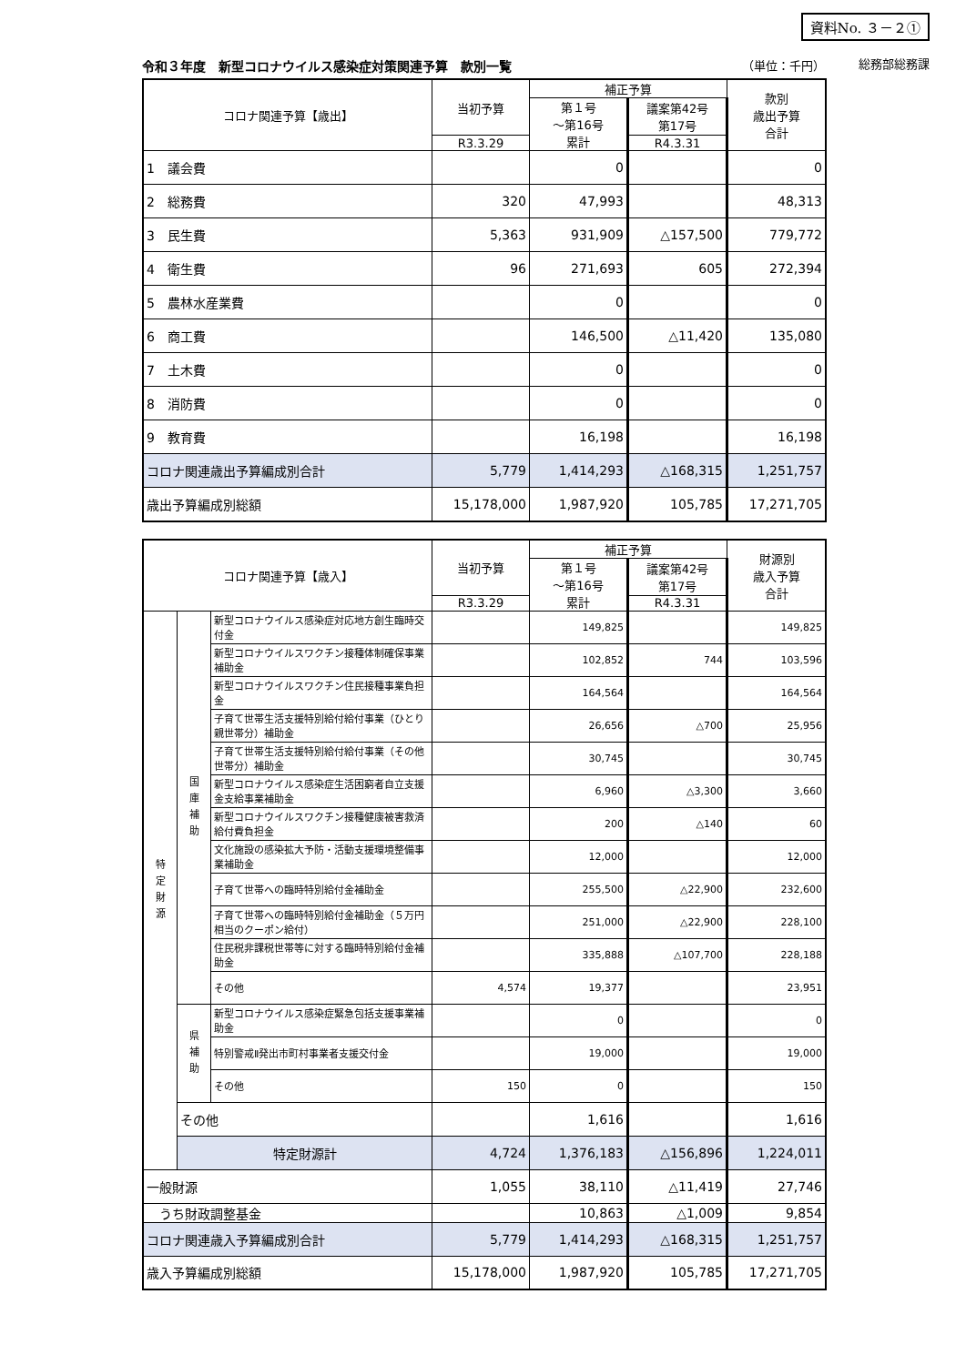資料No. ３－２①
総務部総務課
令和３年度　新型コロナウイルス感染症対策関連予算　款別一覧 （単位：千円）
| コロナ関連予算【歳出】 | 当初予算 | 補正予算 | | 款別 歳出予算 合計 |
| --- | --- | --- | --- | --- |
| | | 第１号 ～第16号 累計 | 議案第42号 第17号 | |
| | R3.3.29 | | R4.3.31 | |
| 1 議会費 | | 0 | | 0 |
| 2 総務費 | 320 | 47,993 | | 48,313 |
| 3 民生費 | 5,363 | 931,909 | △157,500 | 779,772 |
| 4 衛生費 | 96 | 271,693 | 605 | 272,394 |
| 5 農林水産業費 | | 0 | | 0 |
| 6 商工費 | | 146,500 | △11,420 | 135,080 |
| 7 土木費 | | 0 | | 0 |
| 8 消防費 | | 0 | | 0 |
| 9 教育費 | | 16,198 | | 16,198 |
| コロナ関連歳出予算編成別合計 | 5,779 | 1,414,293 | △168,315 | 1,251,757 |
| 歳出予算編成別総額 | 15,178,000 | 1,987,920 | 105,785 | 17,271,705 |
| コロナ関連予算【歳入】 | | | 当初予算 | 補正予算 | | 財源別 歳入予算 合計 |
| --- | --- | --- | --- | --- | --- | --- |
| | | | | 第１号 ～第16号 累計 | 議案第42号 第17号 | |
| | | | R3.3.29 | | R4.3.31 | |
| 特 定 財 源 | 国 庫 補 助 | 新型コロナウイルス感染症対応地方創生臨時交付金 | | 149,825 | | 149,825 |
| | | 新型コロナウイルスワクチン接種体制確保事業補助金 | | 102,852 | 744 | 103,596 |
| | | 新型コロナウイルスワクチン住民接種事業負担金 | | 164,564 | | 164,564 |
| | | 子育て世帯生活支援特別給付給付事業（ひとり親世帯分）補助金 | | 26,656 | △700 | 25,956 |
| | | 子育て世帯生活支援特別給付給付事業（その他世帯分）補助金 | | 30,745 | | 30,745 |
| | | 新型コロナウイルス感染症生活困窮者自立支援金支給事業補助金 | | 6,960 | △3,300 | 3,660 |
| | | 新型コロナウイルスワクチン接種健康被害救済給付費負担金 | | 200 | △140 | 60 |
| | | 文化施設の感染拡大予防・活動支援環境整備事業補助金 | | 12,000 | | 12,000 |
| | | 子育て世帯への臨時特別給付金補助金 | | 255,500 | △22,900 | 232,600 |
| | | 子育て世帯への臨時特別給付金補助金（５万円相当のクーポン給付） | | 251,000 | △22,900 | 228,100 |
| | | 住民税非課税世帯等に対する臨時特別給付金補助金 | | 335,888 | △107,700 | 228,188 |
| | | その他 | 4,574 | 19,377 | | 23,951 |
| | 県 補 助 | 新型コロナウイルス感染症緊急包括支援事業補助金 | | 0 | | 0 |
| | | 特別警戒Ⅱ発出市町村事業者支援交付金 | | 19,000 | | 19,000 |
| | | その他 | 150 | 0 | | 150 |
| | その他 | | | 1,616 | | 1,616 |
| | 特定財源計 | | 4,724 | 1,376,183 | △156,896 | 1,224,011 |
| 一般財源 | | | 1,055 | 38,110 | △11,419 | 27,746 |
| うち財政調整基金 | | | | 10,863 | △1,009 | 9,854 |
| コロナ関連歳入予算編成別合計 | | | 5,779 | 1,414,293 | △168,315 | 1,251,757 |
| 歳入予算編成別総額 | | | 15,178,000 | 1,987,920 | 105,785 | 17,271,705 |